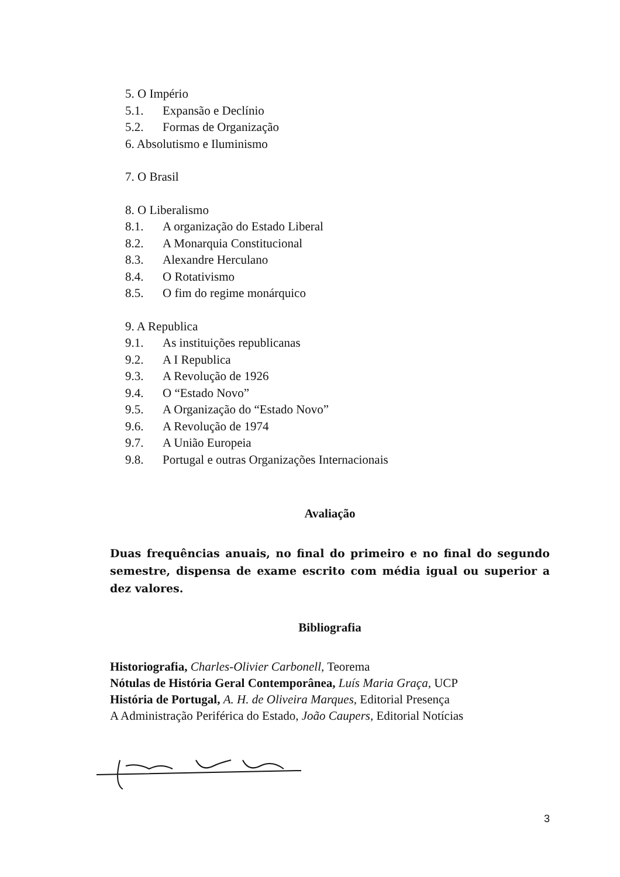5. O Império
5.1. Expansão e Declínio
5.2. Formas de Organização
6. Absolutismo e Iluminismo
7. O Brasil
8. O Liberalismo
8.1. A organização do Estado Liberal
8.2. A Monarquia Constitucional
8.3. Alexandre Herculano
8.4. O Rotativismo
8.5. O fim do regime monárquico
9. A Republica
9.1. As instituições republicanas
9.2. A I Republica
9.3. A Revolução de 1926
9.4. O “Estado Novo”
9.5. A Organização do “Estado Novo”
9.6. A Revolução de 1974
9.7. A União Europeia
9.8. Portugal e outras Organizações Internacionais
Avaliação
Duas frequências anuais, no final do primeiro e no final do segundo semestre, dispensa de exame escrito com média igual ou superior a dez valores.
Bibliografia
Historiografia, Charles-Olivier Carbonell, Teorema
Nótulas de História Geral Contemporânea, Luís Maria Graça, UCP
História de Portugal, A. H. de Oliveira Marques, Editorial Presença
A Administração Periférica do Estado, João Caupers, Editorial Notícias
3